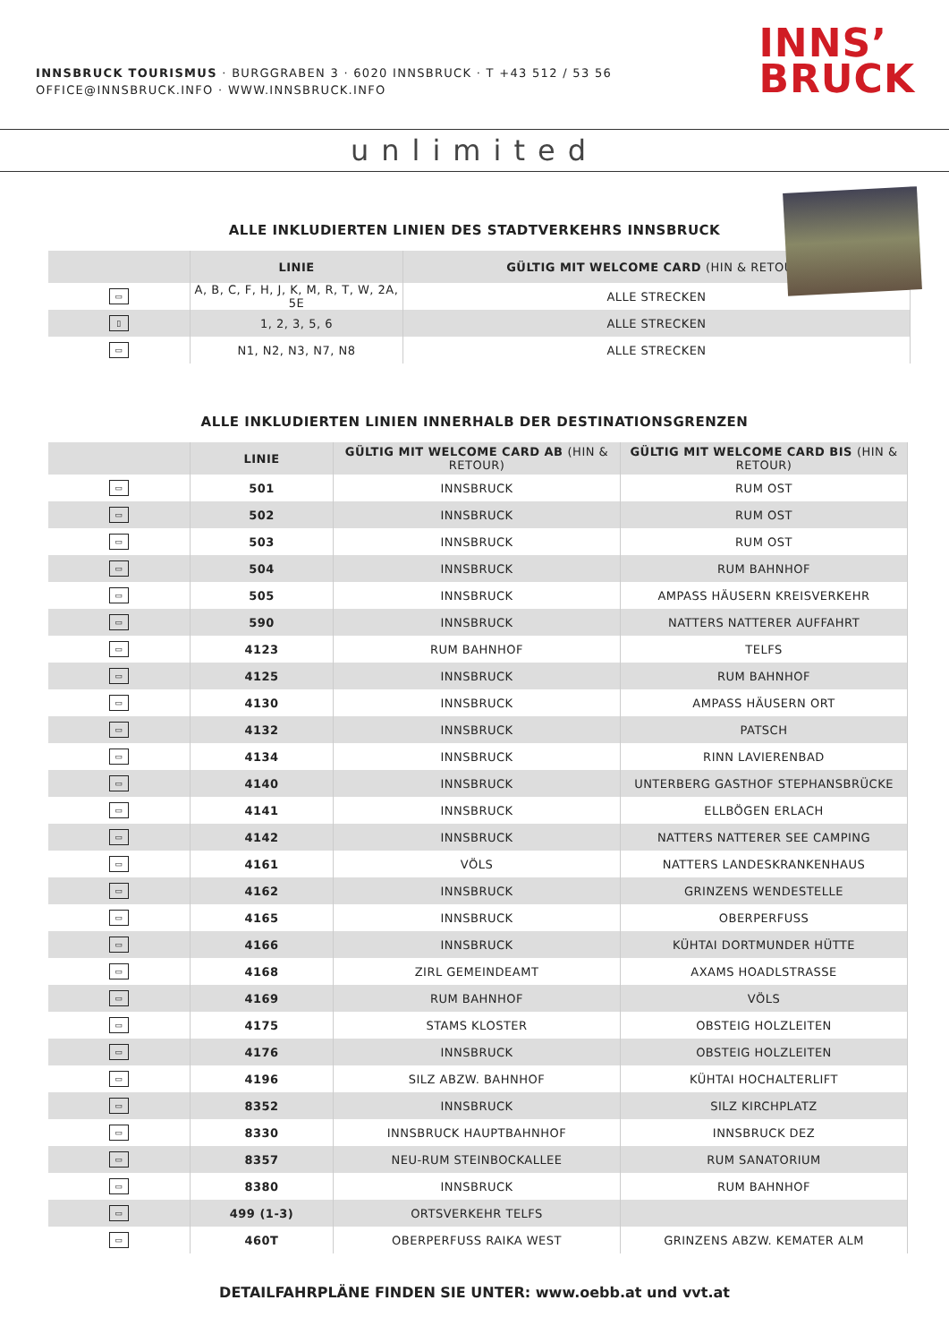INNSBRUCK TOURISMUS · BURGGRABEN 3 · 6020 INNSBRUCK · T +43 512 / 53 56
OFFICE@INNSBRUCK.INFO · WWW.INNSBRUCK.INFO
INNS’
BRUCK
unlimited
ALLE INKLUDIERTEN LINIEN DES STADTVERKEHRS INNSBRUCK
| | LINIE | GÜLTIG MIT WELCOME CARD (HIN & RETOUR) |
| --- | --- | --- |
| ▭ | A, B, C, F, H, J, K, M, R, T, W, 2A, 5E | ALLE STRECKEN |
| ▯ | 1, 2, 3, 5, 6 | ALLE STRECKEN |
| ▭ | N1, N2, N3, N7, N8 | ALLE STRECKEN |
ALLE INKLUDIERTEN LINIEN INNERHALB DER DESTINATIONSGRENZEN
| | LINIE | GÜLTIG MIT WELCOME CARD AB (HIN & RETOUR) | GÜLTIG MIT WELCOME CARD BIS (HIN & RETOUR) |
| --- | --- | --- | --- |
| ▭ | 501 | INNSBRUCK | RUM OST |
| ▭ | 502 | INNSBRUCK | RUM OST |
| ▭ | 503 | INNSBRUCK | RUM OST |
| ▭ | 504 | INNSBRUCK | RUM BAHNHOF |
| ▭ | 505 | INNSBRUCK | AMPASS HÄUSERN KREISVERKEHR |
| ▭ | 590 | INNSBRUCK | NATTERS NATTERER AUFFAHRT |
| ▭ | 4123 | RUM BAHNHOF | TELFS |
| ▭ | 4125 | INNSBRUCK | RUM BAHNHOF |
| ▭ | 4130 | INNSBRUCK | AMPASS HÄUSERN ORT |
| ▭ | 4132 | INNSBRUCK | PATSCH |
| ▭ | 4134 | INNSBRUCK | RINN LAVIERENBAD |
| ▭ | 4140 | INNSBRUCK | UNTERBERG GASTHOF STEPHANSBRÜCKE |
| ▭ | 4141 | INNSBRUCK | ELLBÖGEN ERLACH |
| ▭ | 4142 | INNSBRUCK | NATTERS NATTERER SEE CAMPING |
| ▭ | 4161 | VÖLS | NATTERS LANDESKRANKENHAUS |
| ▭ | 4162 | INNSBRUCK | GRINZENS WENDESTELLE |
| ▭ | 4165 | INNSBRUCK | OBERPERFUSS |
| ▭ | 4166 | INNSBRUCK | KÜHTAI DORTMUNDER HÜTTE |
| ▭ | 4168 | ZIRL GEMEINDEAMT | AXAMS HOADLSTRASSE |
| ▭ | 4169 | RUM BAHNHOF | VÖLS |
| ▭ | 4175 | STAMS KLOSTER | OBSTEIG HOLZLEITEN |
| ▭ | 4176 | INNSBRUCK | OBSTEIG HOLZLEITEN |
| ▭ | 4196 | SILZ ABZW. BAHNHOF | KÜHTAI HOCHALTERLIFT |
| ▭ | 8352 | INNSBRUCK | SILZ KIRCHPLATZ |
| ▭ | 8330 | INNSBRUCK HAUPTBAHNHOF | INNSBRUCK DEZ |
| ▭ | 8357 | NEU-RUM STEINBOCKALLEE | RUM SANATORIUM |
| ▭ | 8380 | INNSBRUCK | RUM BAHNHOF |
| ▭ | 499 (1-3) | ORTSVERKEHR TELFS | |
| ▭ | 460T | OBERPERFUSS RAIKA WEST | GRINZENS ABZW. KEMATER ALM |
DETAILFAHRPLÄNE FINDEN SIE UNTER: www.oebb.at und vvt.at